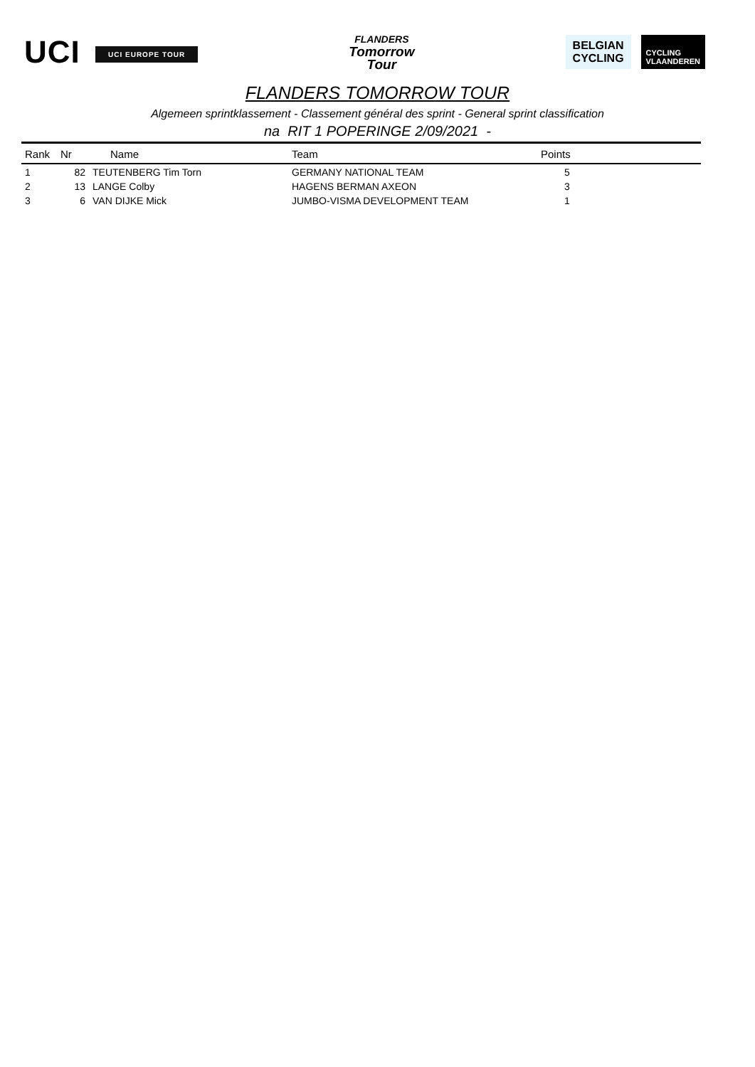UCI UCI EUROPE TOUR
FLANDERS
Tomorrow
Tour
BELGIAN
CYCLING
CYCLING
VLAANDEREN
FLANDERS TOMORROW TOUR
Algemeen sprintklassement - Classement général des sprint - General sprint classification
na RIT 1 POPERINGE 2/09/2021 -
| Rank | Nr | Name | Team | Points |
| --- | --- | --- | --- | --- |
| 1 | 82 | TEUTENBERG Tim Torn | GERMANY NATIONAL TEAM | 5 |
| 2 | 13 | LANGE Colby | HAGENS BERMAN AXEON | 3 |
| 3 | 6 | VAN DIJKE Mick | JUMBO-VISMA DEVELOPMENT TEAM | 1 |